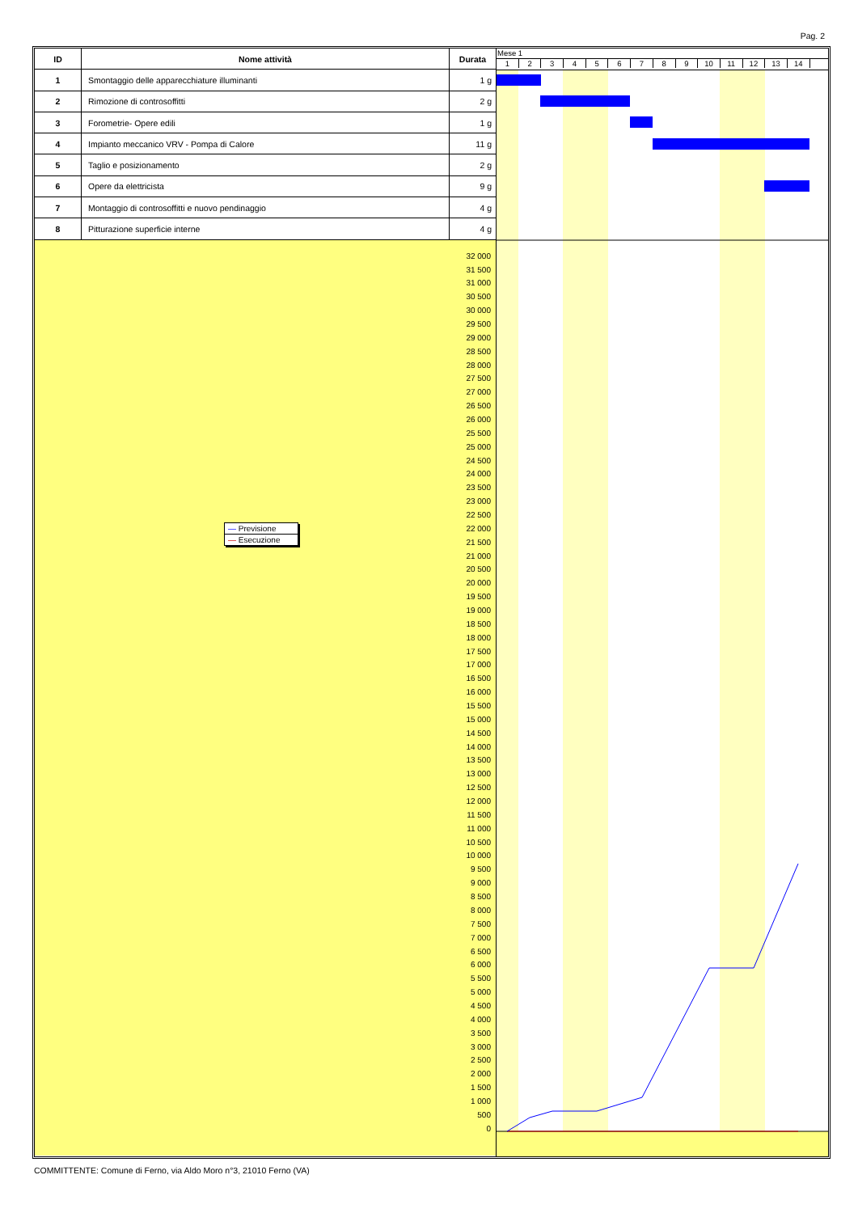Pag. 2
| ID | Nome attività | Durata |
| --- | --- | --- |
| 1 | Smontaggio delle apparecchiature illuminanti | 1 g |
| 2 | Rimozione di controsoffitti | 2 g |
| 3 | Forometrie- Opere edili | 1 g |
| 4 | Impianto meccanico VRV - Pompa di Calore | 11 g |
| 5 | Taglio e posizionamento | 2 g |
| 6 | Opere da elettricista | 9 g |
| 7 | Montaggio di controsoffitti e nuovo pendinaggio | 4 g |
| 8 | Pitturazione superficie interne | 4 g |
— Previsione
— Esecuzione
32 000
31 500
31 000
30 500
30 000
29 500
29 000
28 500
28 000
27 500
27 000
26 500
26 000
25 500
25 000
24 500
24 000
23 500
23 000
22 500
22 000
21 500
21 000
20 500
20 000
19 500
19 000
18 500
18 000
17 500
17 000
16 500
16 000
15 500
15 000
14 500
14 000
13 500
13 000
12 500
12 000
11 500
11 000
10 500
10 000
9 500
9 000
8 500
8 000
7 500
7 000
6 500
6 000
5 500
5 000
4 500
4 000
3 500
3 000
2 500
2 000
1 500
1 000
500
0
Mese 1
1 2 3 4 5 6 7 8 9 10 11 12 13 14
COMMITTENTE: Comune di Ferno, via Aldo Moro n°3, 21010 Ferno (VA)